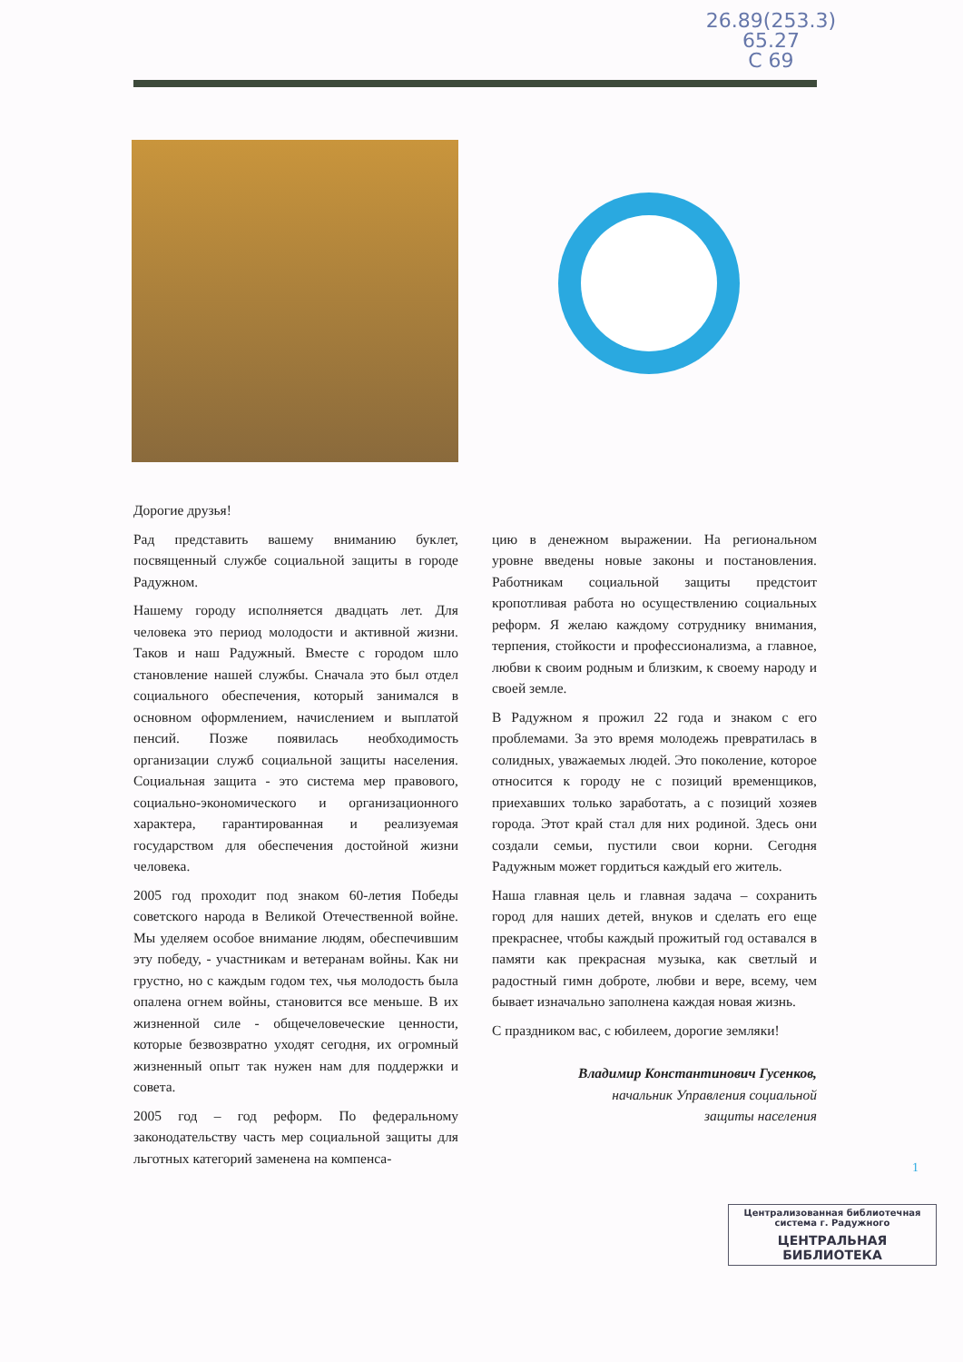26.89(253.3)
65.27
С 69
Дорогие друзья!
Рад представить вашему вниманию буклет, посвященный службе социальной защиты в городе Радужном.
Нашему городу исполняется двадцать лет. Для человека это период молодости и активной жизни. Таков и наш Радужный. Вместе с городом шло становление нашей службы. Сначала это был отдел социального обеспечения, который занимался в основном оформлением, начислением и выплатой пенсий. Позже появилась необходимость организации служб социальной защиты населения. Социальная защита - это система мер правового, социально-экономического и организационного характера, гарантированная и реализуемая государством для обеспечения достойной жизни человека.
2005 год проходит под знаком 60-летия Победы советского народа в Великой Отечественной войне. Мы уделяем особое внимание людям, обеспечившим эту победу, - участникам и ветеранам войны. Как ни грустно, но с каждым годом тех, чья молодость была опалена огнем войны, становится все меньше. В их жизненной силе - общечеловеческие ценности, которые безвозвратно уходят сегодня, их огромный жизненный опыт так нужен нам для поддержки и совета.
2005 год – год реформ. По федеральному законодательству часть мер социальной защиты для льготных категорий заменена на компенса-
цию в денежном выражении. На региональном уровне введены новые законы и постановления. Работникам социальной защиты предстоит кропотливая работа но осуществлению социальных реформ. Я желаю каждому сотруднику внимания, терпения, стойкости и профессионализма, а главное, любви к своим родным и близким, к своему народу и своей земле.
В Радужном я прожил 22 года и знаком с его проблемами. За это время молодежь превратилась в солидных, уважаемых людей. Это поколение, которое относится к городу не с позиций временщиков, приехавших только заработать, а с позиций хозяев города. Этот край стал для них родиной. Здесь они создали семьи, пустили свои корни. Сегодня Радужным может гордиться каждый его житель.
Наша главная цель и главная задача – сохранить город для наших детей, внуков и сделать его еще прекраснее, чтобы каждый прожитый год оставался в памяти как прекрасная музыка, как светлый и радостный гимн доброте, любви и вере, всему, чем бывает изначально заполнена каждая новая жизнь.
С праздником вас, с юбилеем, дорогие земляки!
Владимир Константинович Гусенков,
начальник Управления социальной
защиты населения
1
Централизованная библиотечная система г. Радужного
ЦЕНТРАЛЬНАЯ БИБЛИОТЕКА